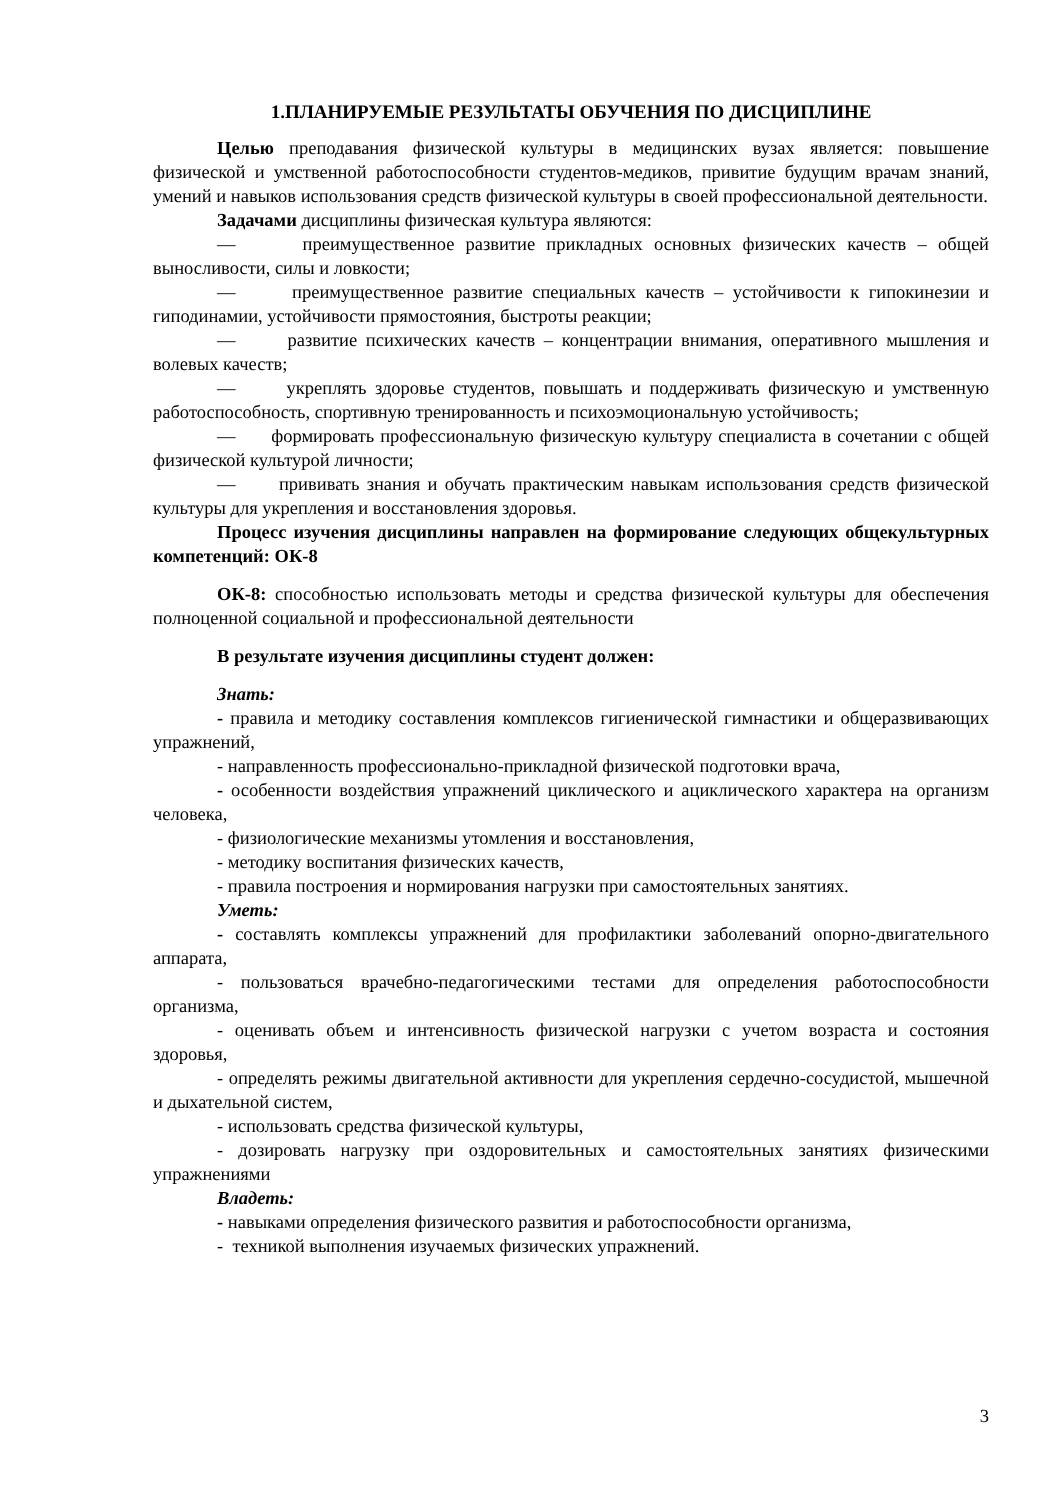1.ПЛАНИРУЕМЫЕ РЕЗУЛЬТАТЫ ОБУЧЕНИЯ ПО ДИСЦИПЛИНЕ
Целью преподавания физической культуры в медицинских вузах является: повышение физической и умственной работоспособности студентов-медиков, привитие будущим врачам знаний, умений и навыков использования средств физической культуры в своей профессиональной деятельности.
Задачами дисциплины физическая культура являются:
— преимущественное развитие прикладных основных физических качеств – общей выносливости, силы и ловкости;
— преимущественное развитие специальных качеств – устойчивости к гипокинезии и гиподинамии, устойчивости прямостояния, быстроты реакции;
— развитие психических качеств – концентрации внимания, оперативного мышления и волевых качеств;
— укреплять здоровье студентов, повышать и поддерживать физическую и умственную работоспособность, спортивную тренированность и психоэмоциональную устойчивость;
— формировать профессиональную физическую культуру специалиста в сочетании с общей физической культурой личности;
— прививать знания и обучать практическим навыкам использования средств физической культуры для укрепления и восстановления здоровья.
Процесс изучения дисциплины направлен на формирование следующих общекультурных компетенций: ОК-8
ОК-8: способностью использовать методы и средства физической культуры для обеспечения полноценной социальной и профессиональной деятельности
В результате изучения дисциплины студент должен:
Знать:
- правила и методику составления комплексов гигиенической гимнастики и общеразвивающих упражнений,
- направленность профессионально-прикладной физической подготовки врача,
- особенности воздействия упражнений циклического и ациклического характера на организм человека,
- физиологические механизмы утомления и восстановления,
- методику воспитания физических качеств,
- правила построения и нормирования нагрузки при самостоятельных занятиях.
Уметь:
- составлять комплексы упражнений для профилактики заболеваний опорно-двигательного аппарата,
- пользоваться врачебно-педагогическими тестами для определения работоспособности организма,
- оценивать объем и интенсивность физической нагрузки с учетом возраста и состояния здоровья,
- определять режимы двигательной активности для укрепления сердечно-сосудистой, мышечной и дыхательной систем,
- использовать средства физической культуры,
- дозировать нагрузку при оздоровительных и самостоятельных занятиях физическими упражнениями
Владеть:
- навыками определения физического развития и работоспособности организма,
- техникой выполнения изучаемых физических упражнений.
3